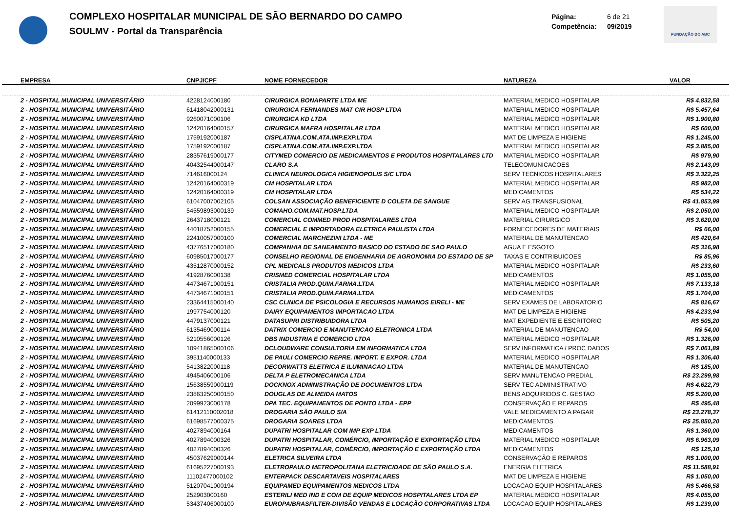COMPLEXO HOSPITALAR MUNICIPAL DE SÃO BERNARDO DO CAMPO
SOULMV - Portal da Transparência
Página: 6 de 21
Competência: 09/2019
FUNDAÇÃO DO ABC
| EMPRESA | CNPJ/CPF | NOME FORNECEDOR | NATUREZA | VALOR |
| --- | --- | --- | --- | --- |
| 2 - HOSPITAL MUNICIPAL UNIVERSITÁRIO | 4228124000180 | CIRURGICA BONAPARTE LTDA ME | MATERIAL MEDICO HOSPITALAR | R$ 4.832,58 |
| 2 - HOSPITAL MUNICIPAL UNIVERSITÁRIO | 61418042000131 | CIRURGICA FERNANDES MAT CIR HOSP LTDA | MATERIAL MEDICO HOSPITALAR | R$ 5.457,64 |
| 2 - HOSPITAL MUNICIPAL UNIVERSITÁRIO | 9260071000106 | CIRURGICA KD LTDA | MATERIAL MEDICO HOSPITALAR | R$ 1.900,80 |
| 2 - HOSPITAL MUNICIPAL UNIVERSITÁRIO | 12420164000157 | CIRURGICA MAFRA HOSPITALAR LTDA | MATERIAL MEDICO HOSPITALAR | R$ 600,00 |
| 2 - HOSPITAL MUNICIPAL UNIVERSITÁRIO | 1759192000187 | CISPLATINA.COM.ATA.IMP.EXP.LTDA | MAT DE LIMPEZA E HIGIENE | R$ 1.245,00 |
| 2 - HOSPITAL MUNICIPAL UNIVERSITÁRIO | 1759192000187 | CISPLATINA.COM.ATA.IMP.EXP.LTDA | MATERIAL MEDICO HOSPITALAR | R$ 3.885,00 |
| 2 - HOSPITAL MUNICIPAL UNIVERSITÁRIO | 28357619000177 | CITYMED COMERCIO DE MEDICAMENTOS E PRODUTOS HOSPITALARES LTD | MATERIAL MEDICO HOSPITALAR | R$ 979,90 |
| 2 - HOSPITAL MUNICIPAL UNIVERSITÁRIO | 40432544000147 | CLARO S.A | TELECOMUNICACOES | R$ 2.143,09 |
| 2 - HOSPITAL MUNICIPAL UNIVERSITÁRIO | 714616000124 | CLINICA NEUROLOGICA HIGIENOPOLIS S/C LTDA | SERV TECNICOS HOSPITALARES | R$ 3.322,25 |
| 2 - HOSPITAL MUNICIPAL UNIVERSITÁRIO | 12420164000319 | CM HOSPITALAR LTDA | MATERIAL MEDICO HOSPITALAR | R$ 982,08 |
| 2 - HOSPITAL MUNICIPAL UNIVERSITÁRIO | 12420164000319 | CM HOSPITALAR LTDA | MEDICAMENTOS | R$ 534,22 |
| 2 - HOSPITAL MUNICIPAL UNIVERSITÁRIO | 61047007002105 | COLSAN ASSOCIAÇÃO BENEFICIENTE D COLETA DE SANGUE | SERV AG.TRANSFUSIONAL | R$ 41.853,99 |
| 2 - HOSPITAL MUNICIPAL UNIVERSITÁRIO | 54559893000139 | COMAHO.COM.MAT.HOSP.LTDA | MATERIAL MEDICO HOSPITALAR | R$ 2.050,00 |
| 2 - HOSPITAL MUNICIPAL UNIVERSITÁRIO | 2643718000121 | COMERCIAL COMMED PROD HOSPITALARES LTDA | MATERIAL CIRURGICO | R$ 3.620,00 |
| 2 - HOSPITAL MUNICIPAL UNIVERSITÁRIO | 44018752000155 | COMERCIAL E IMPORTADORA ELETRICA PAULISTA LTDA | FORNECEDORES DE MATERIAIS | R$ 66,00 |
| 2 - HOSPITAL MUNICIPAL UNIVERSITÁRIO | 22410057000100 | COMERCIAL MARCHEZINI LTDA - ME | MATERIAL DE MANUTENCAO | R$ 420,64 |
| 2 - HOSPITAL MUNICIPAL UNIVERSITÁRIO | 43776517000180 | COMPANHIA DE SANEAMENTO BASICO DO ESTADO DE SAO PAULO | AGUA E ESGOTO | R$ 316,98 |
| 2 - HOSPITAL MUNICIPAL UNIVERSITÁRIO | 60985017000177 | CONSELHO REGIONAL DE ENGENHARIA DE AGRONOMIA DO ESTADO DE SP | TAXAS E CONTRIBUICOES | R$ 85,96 |
| 2 - HOSPITAL MUNICIPAL UNIVERSITÁRIO | 43512870000152 | CPL MEDICALS PRODUTOS MEDICOS LTDA | MATERIAL MEDICO HOSPITALAR | R$ 233,60 |
| 2 - HOSPITAL MUNICIPAL UNIVERSITÁRIO | 4192876000138 | CRISMED COMERCIAL HOSPITALAR LTDA | MEDICAMENTOS | R$ 1.055,00 |
| 2 - HOSPITAL MUNICIPAL UNIVERSITÁRIO | 44734671000151 | CRISTALIA PROD.QUIM.FARMA.LTDA | MATERIAL MEDICO HOSPITALAR | R$ 7.133,18 |
| 2 - HOSPITAL MUNICIPAL UNIVERSITÁRIO | 44734671000151 | CRISTALIA PROD.QUIM.FARMA.LTDA | MEDICAMENTOS | R$ 1.704,00 |
| 2 - HOSPITAL MUNICIPAL UNIVERSITÁRIO | 23364415000140 | CSC CLINICA DE PSICOLOGIA E RECURSOS HUMANOS EIRELI - ME | SERV EXAMES DE LABORATORIO | R$ 816,67 |
| 2 - HOSPITAL MUNICIPAL UNIVERSITÁRIO | 1997754000120 | DAIRY EQUIPAMENTOS IMPORTACAO LTDA | MAT DE LIMPEZA E HIGIENE | R$ 4.233,94 |
| 2 - HOSPITAL MUNICIPAL UNIVERSITÁRIO | 4479137000121 | DATASUPRI DISTRIBUIDORA LTDA | MAT EXPEDIENTE E ESCRITORIO | R$ 505,20 |
| 2 - HOSPITAL MUNICIPAL UNIVERSITÁRIO | 6135469000114 | DATRIX COMERCIO E MANUTENCAO ELETRONICA LTDA | MATERIAL DE MANUTENCAO | R$ 54,00 |
| 2 - HOSPITAL MUNICIPAL UNIVERSITÁRIO | 5210556000126 | DBS INDUSTRIA E COMERCIO LTDA | MATERIAL MEDICO HOSPITALAR | R$ 1.326,00 |
| 2 - HOSPITAL MUNICIPAL UNIVERSITÁRIO | 10941865000106 | DCLOUDWARE CONSULTORIA EM INFORMATICA LTDA | SERV INFORMATICA / PROC DADOS | R$ 7.061,89 |
| 2 - HOSPITAL MUNICIPAL UNIVERSITÁRIO | 3951140000133 | DE PAULI COMERCIO REPRE. IMPORT. E EXPOR. LTDA | MATERIAL MEDICO HOSPITALAR | R$ 1.306,40 |
| 2 - HOSPITAL MUNICIPAL UNIVERSITÁRIO | 5413822000118 | DECORWATTS ELETRICA E ILUMINACAO LTDA | MATERIAL DE MANUTENCAO | R$ 185,00 |
| 2 - HOSPITAL MUNICIPAL UNIVERSITÁRIO | 4945406000106 | DELTA P ELETROMECANICA LTDA | SERV MANUTENCAO PREDIAL | R$ 23.299,98 |
| 2 - HOSPITAL MUNICIPAL UNIVERSITÁRIO | 15638559000119 | DOCKNOX ADMINISTRAÇÃO DE DOCUMENTOS LTDA | SERV TEC ADMINISTRATIVO | R$ 4.622,79 |
| 2 - HOSPITAL MUNICIPAL UNIVERSITÁRIO | 23863250000150 | DOUGLAS DE ALMEIDA MATOS | BENS ADQUIRIDOS C. GESTAO | R$ 5.200,00 |
| 2 - HOSPITAL MUNICIPAL UNIVERSITÁRIO | 2099923000178 | DPA TEC. EQUIPAMENTOS DE PONTO LTDA - EPP | CONSERVAÇÃO E REPAROS | R$ 495,48 |
| 2 - HOSPITAL MUNICIPAL UNIVERSITÁRIO | 61412110002018 | DROGARIA SÃO PAULO S/A | VALE MEDICAMENTO A PAGAR | R$ 23.278,37 |
| 2 - HOSPITAL MUNICIPAL UNIVERSITÁRIO | 61698577000375 | DROGARIA SOARES LTDA | MEDICAMENTOS | R$ 25.850,20 |
| 2 - HOSPITAL MUNICIPAL UNIVERSITÁRIO | 4027894000164 | DUPATRI HOSPITALAR COM IMP EXP LTDA | MEDICAMENTOS | R$ 1.360,00 |
| 2 - HOSPITAL MUNICIPAL UNIVERSITÁRIO | 4027894000326 | DUPATRI HOSPITALAR, COMÉRCIO, IMPORTAÇÃO E EXPORTAÇÃO LTDA | MATERIAL MEDICO HOSPITALAR | R$ 6.963,09 |
| 2 - HOSPITAL MUNICIPAL UNIVERSITÁRIO | 4027894000326 | DUPATRI HOSPITALAR, COMÉRCIO, IMPORTAÇÃO E EXPORTAÇÃO LTDA | MEDICAMENTOS | R$ 125,10 |
| 2 - HOSPITAL MUNICIPAL UNIVERSITÁRIO | 45037629000144 | ELETRICA SILVEIRA LTDA | CONSERVAÇÃO E REPAROS | R$ 1.000,00 |
| 2 - HOSPITAL MUNICIPAL UNIVERSITÁRIO | 61695227000193 | ELETROPAULO METROPOLITANA ELETRICIDADE DE SÃO PAULO S.A. | ENERGIA ELETRICA | R$ 11.588,91 |
| 2 - HOSPITAL MUNICIPAL UNIVERSITÁRIO | 11102477000102 | ENTERPACK DESCARTAVEIS HOSPITALARES | MAT DE LIMPEZA E HIGIENE | R$ 1.050,00 |
| 2 - HOSPITAL MUNICIPAL UNIVERSITÁRIO | 51207041000194 | EQUIPAMED EQUIPAMENTOS MEDICOS LTDA | LOCACAO EQUIP HOSPITALARES | R$ 5.466,58 |
| 2 - HOSPITAL MUNICIPAL UNIVERSITÁRIO | 252903000160 | ESTERILI MED IND E COM DE EQUIP MEDICOS HOSPITALARES LTDA EP | MATERIAL MEDICO HOSPITALAR | R$ 4.055,00 |
| 2 - HOSPITAL MUNICIPAL UNIVERSITÁRIO | 53437406000100 | EUROPA/BRASFILTER-DIVISÃO VENDAS E LOCAÇÃO CORPORATIVAS LTDA | LOCACAO EQUIP HOSPITALARES | R$ 1.239,00 |